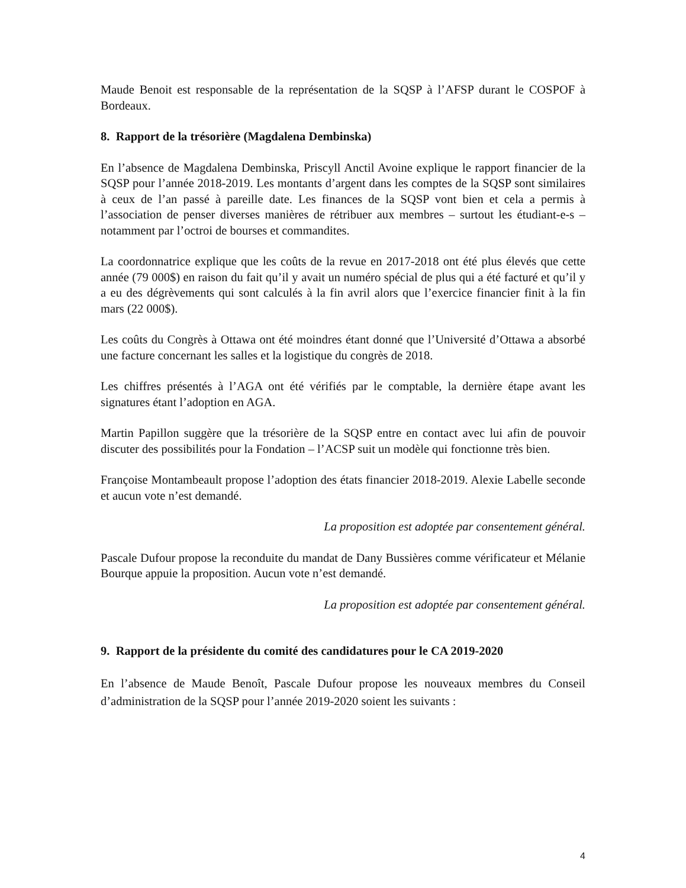Maude Benoit est responsable de la représentation de la SQSP à l’AFSP durant le COSPOF à Bordeaux.
8. Rapport de la trésorière (Magdalena Dembinska)
En l’absence de Magdalena Dembinska, Priscyll Anctil Avoine explique le rapport financier de la SQSP pour l’année 2018-2019. Les montants d’argent dans les comptes de la SQSP sont similaires à ceux de l’an passé à pareille date. Les finances de la SQSP vont bien et cela a permis à l’association de penser diverses manières de rétribuer aux membres – surtout les étudiant-e-s – notamment par l’octroi de bourses et commandites.
La coordonnatrice explique que les coûts de la revue en 2017-2018 ont été plus élevés que cette année (79 000$) en raison du fait qu’il y avait un numéro spécial de plus qui a été facturé et qu’il y a eu des dégrèvements qui sont calculés à la fin avril alors que l’exercice financier finit à la fin mars (22 000$).
Les coûts du Congrès à Ottawa ont été moindres étant donné que l’Université d’Ottawa a absorbé une facture concernant les salles et la logistique du congrès de 2018.
Les chiffres présentés à l’AGA ont été vérifiés par le comptable, la dernière étape avant les signatures étant l’adoption en AGA.
Martin Papillon suggère que la trésorière de la SQSP entre en contact avec lui afin de pouvoir discuter des possibilités pour la Fondation – l’ACSP suit un modèle qui fonctionne très bien.
Françoise Montambeault propose l’adoption des états financier 2018-2019. Alexie Labelle seconde et aucun vote n’est demandé.
La proposition est adoptée par consentement général.
Pascale Dufour propose la reconduite du mandat de Dany Bussières comme vérificateur et Mélanie Bourque appuie la proposition. Aucun vote n’est demandé.
La proposition est adoptée par consentement général.
9. Rapport de la présidente du comité des candidatures pour le CA 2019-2020
En l’absence de Maude Benoît, Pascale Dufour propose les nouveaux membres du Conseil d’administration de la SQSP pour l’année 2019-2020 soient les suivants :
4